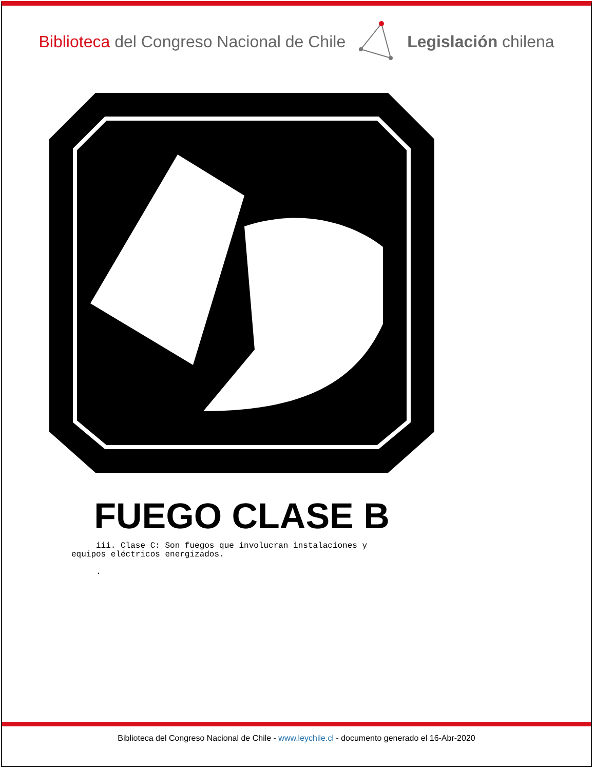Biblioteca del Congreso Nacional de Chile
Legislación chilena
FUEGO CLASE B
iii. Clase C: Son fuegos que involucran instalaciones y equipos eléctricos energizados. .
Biblioteca del Congreso Nacional de Chile - www.leychile.cl - documento generado el 16-Abr-2020